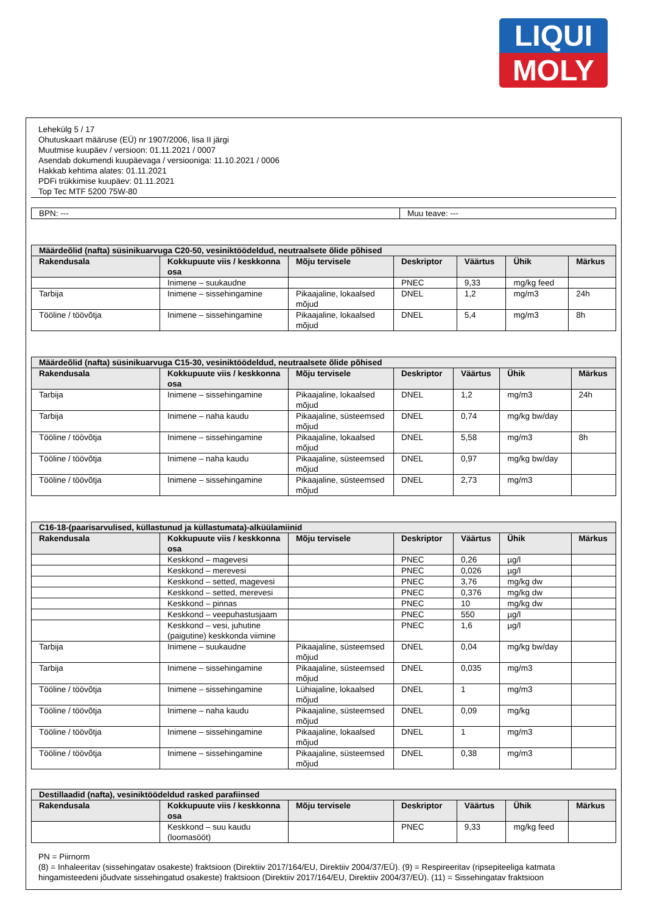LIQUI
MOLY
Lehekülg 5 / 17
Ohutuskaart määruse (EÜ) nr 1907/2006, lisa II järgi
Muutmise kuupäev / versioon: 01.11.2021 / 0007
Asendab dokumendi kuupäevaga / versiooniga: 11.10.2021 / 0006
Hakkab kehtima alates: 01.11.2021
PDFi trükkimise kuupäev: 01.11.2021
Top Tec MTF 5200 75W-80
BPN: --- Muu teave: ---
| Määrdeõlid (nafta) süsinikuarvuga C20-50, vesiniktöödeldud, neutraalsete õlide põhised | | | | | | |
| --- | --- | --- | --- | --- | --- | --- |
| Rakendusala | Kokkupuute viis / keskkonna osa | Mõju tervisele | Deskriptor | Väärtus | Ühik | Märkus |
| | Inimene – suukaudne | | PNEC | 9,33 | mg/kg feed | |
| Tarbija | Inimene – sissehingamine | Pikaajaline, lokaalsed mõjud | DNEL | 1,2 | mg/m3 | 24h |
| Tööline / töövõtja | Inimene – sissehingamine | Pikaajaline, lokaalsed mõjud | DNEL | 5,4 | mg/m3 | 8h |
| Määrdeõlid (nafta) süsinikuarvuga C15-30, vesiniktöödeldud, neutraalsete õlide põhised | | | | | | |
| --- | --- | --- | --- | --- | --- | --- |
| Rakendusala | Kokkupuute viis / keskkonna osa | Mõju tervisele | Deskriptor | Väärtus | Ühik | Märkus |
| Tarbija | Inimene – sissehingamine | Pikaajaline, lokaalsed mõjud | DNEL | 1,2 | mg/m3 | 24h |
| Tarbija | Inimene – naha kaudu | Pikaajaline, süsteemsed mõjud | DNEL | 0,74 | mg/kg bw/day | |
| Tööline / töövõtja | Inimene – sissehingamine | Pikaajaline, lokaalsed mõjud | DNEL | 5,58 | mg/m3 | 8h |
| Tööline / töövõtja | Inimene – naha kaudu | Pikaajaline, süsteemsed mõjud | DNEL | 0,97 | mg/kg bw/day | |
| Tööline / töövõtja | Inimene – sissehingamine | Pikaajaline, süsteemsed mõjud | DNEL | 2,73 | mg/m3 | |
| C16-18-(paarisarvulised, küllastunud ja küllastumata)-alküülamiinid | | | | | | |
| --- | --- | --- | --- | --- | --- | --- |
| Rakendusala | Kokkupuute viis / keskkonna osa | Mõju tervisele | Deskriptor | Väärtus | Ühik | Märkus |
| | Keskkond – magevesi | | PNEC | 0,26 | µg/l | |
| | Keskkond – merevesi | | PNEC | 0,026 | µg/l | |
| | Keskkond – setted, magevesi | | PNEC | 3,76 | mg/kg dw | |
| | Keskkond – setted, merevesi | | PNEC | 0,376 | mg/kg dw | |
| | Keskkond – pinnas | | PNEC | 10 | mg/kg dw | |
| | Keskkond – veepuhastusjaam | | PNEC | 550 | µg/l | |
| | Keskkond – vesi, juhutine (paigutine) keskkonda viimine | | PNEC | 1,6 | µg/l | |
| Tarbija | Inimene – suukaudne | Pikaajaline, süsteemsed mõjud | DNEL | 0,04 | mg/kg bw/day | |
| Tarbija | Inimene – sissehingamine | Pikaajaline, süsteemsed mõjud | DNEL | 0,035 | mg/m3 | |
| Tööline / töövõtja | Inimene – sissehingamine | Lühiajaline, lokaalsed mõjud | DNEL | 1 | mg/m3 | |
| Tööline / töövõtja | Inimene – naha kaudu | Pikaajaline, süsteemsed mõjud | DNEL | 0,09 | mg/kg | |
| Tööline / töövõtja | Inimene – sissehingamine | Pikaajaline, lokaalsed mõjud | DNEL | 1 | mg/m3 | |
| Tööline / töövõtja | Inimene – sissehingamine | Pikaajaline, süsteemsed mõjud | DNEL | 0,38 | mg/m3 | |
| Destillaadid (nafta), vesiniktöödeldud rasked parafiinsed | | | | | | |
| --- | --- | --- | --- | --- | --- | --- |
| Rakendusala | Kokkupuute viis / keskkonna osa | Mõju tervisele | Deskriptor | Väärtus | Ühik | Märkus |
| | Keskkond – suu kaudu (loomasööt) | | PNEC | 9,33 | mg/kg feed | |
PN = Piirnorm
(8) = Inhaleeritav (sissehingatav osakeste) fraktsioon (Direktiiv 2017/164/EU, Direktiiv 2004/37/EÜ). (9) = Respireeritav (ripsepiteeliga katmata hingamisteedeni jõudvate sissehingatud osakeste) fraktsioon (Direktiiv 2017/164/EU, Direktiiv 2004/37/EÜ). (11) = Sissehingatav fraktsioon